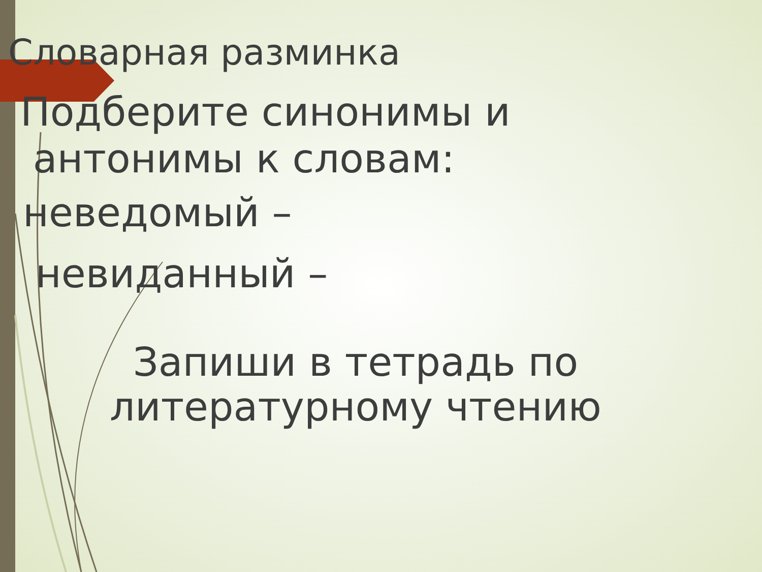Словарная разминка
Подберите синонимы и
антонимы к словам:
неведомый –
невиданный –
Запиши в тетрадь по литературному чтению